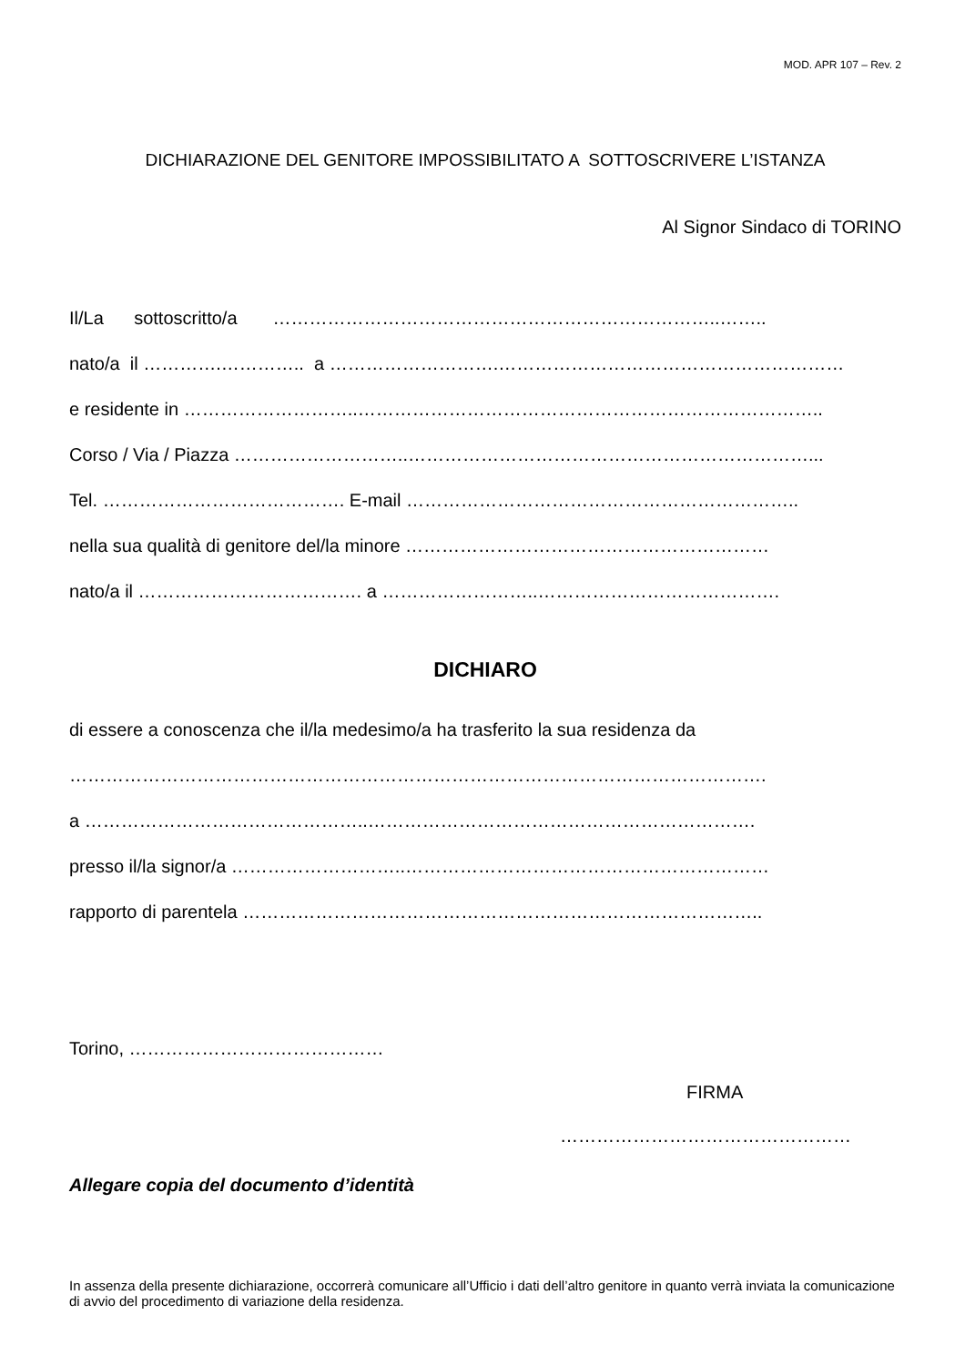MOD. APR 107 – Rev. 2
DICHIARAZIONE DEL GENITORE IMPOSSIBILITATO A SOTTOSCRIVERE L’ISTANZA
Al Signor Sindaco di TORINO
Il/La sottoscritto/a ………………………………………………………………..……..
nato/a il ………….………….. a ……………………….…………………………………………………
e residente in ………………………..…………………………………………………………………..
Corso / Via / Piazza ………………………..…………………………………………………………...
Tel. …………………………………. E-mail ………………………………………………………..
nella sua qualità di genitore del/la minore ……………………………………………………
nato/a il ………………………………. a ……………………..………………………………….
DICHIARO
di essere a conoscenza che il/la medesimo/a ha trasferito la sua residenza da
…………………………………………………………………………………………………….
a ………………………………………..……………………………………………………….
presso il/la signor/a ………………………..……………………………………………………
rapporto di parentela …………………………………………………………………………..
Torino, ……………………………………
FIRMA
…………………………………………
Allegare copia del documento d’identità
In assenza della presente dichiarazione, occorrerà comunicare all’Ufficio i dati dell’altro genitore in quanto verrà inviata la comunicazione di avvio del procedimento di variazione della residenza.